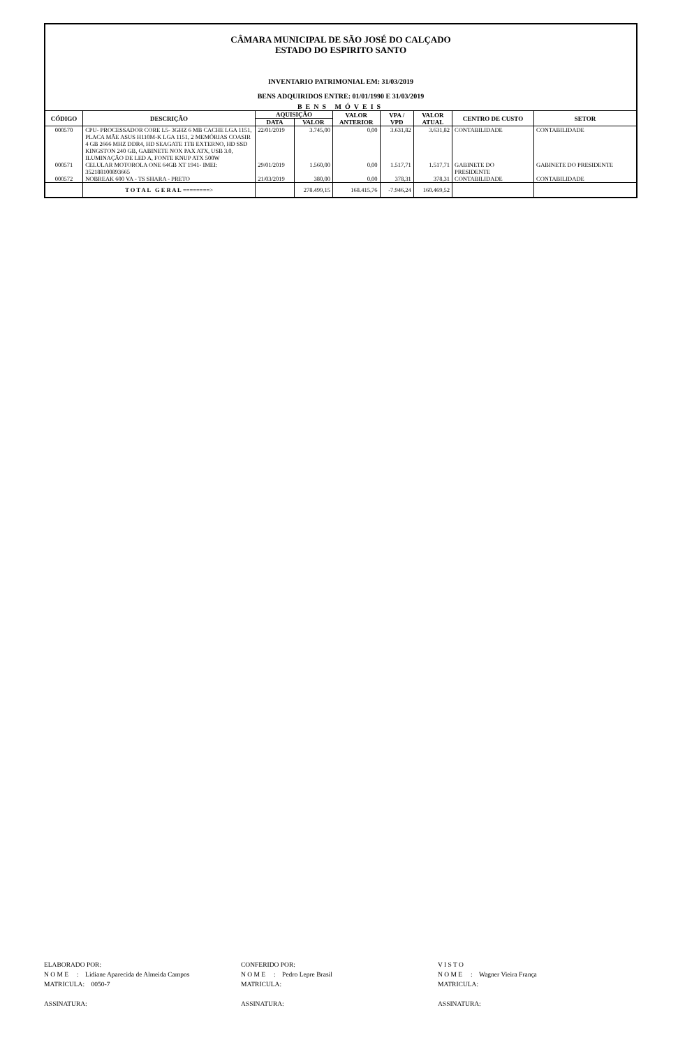CÂMARA MUNICIPAL DE SÃO JOSÉ DO CALÇADO
ESTADO DO ESPIRITO SANTO
INVENTARIO PATRIMONIAL EM: 31/03/2019
BENS ADQUIRIDOS ENTRE: 01/01/1990 E 31/03/2019
BENS MÓVEIS
| CÓDIGO | DESCRIÇÃO | AQUISIÇÃO | | VALOR ANTERIOR | VPA / VPD | VALOR ATUAL | CENTRO DE CUSTO | SETOR |
| --- | --- | --- | --- | --- | --- | --- | --- | --- |
| | | DATA | VALOR | | | | | |
| 000570 | CPU- PROCESSADOR CORE L5- 3GHZ 6 MB CACHE LGA 1151, PLACA MÃE ASUS H110M-K LGA 1151, 2 MEMÓRIAS COASIR 4 GB 2666 MHZ DDR4, HD SEAGATE 1TB EXTERNO, HD SSD KINGSTON 240 GB, GABINETE NOX PAX ATX, USB 3.0, ILUMINAÇÃO DE LED A, FONTE KNUP ATX 500W | 22/01/2019 | 3.745,00 | 0,00 | 3.631,82 | 3.631,82 | CONTABILIDADE | CONTABILIDADE |
| 000571 | CELULAR MOTOROLA ONE 64GB XT 1941- IMEI: 352188100893665 | 29/01/2019 | 1.560,00 | 0,00 | 1.517,71 | 1.517,71 | GABINETE DO PRESIDENTE | GABINETE DO PRESIDENTE |
| 000572 | NOBREAK 600 VA - TS SHARA - PRETO | 21/03/2019 | 380,00 | 0,00 | 378,31 | 378,31 | CONTABILIDADE | CONTABILIDADE |
| | T O T A L G E R A L ========> | | 278.499,15 | 168.415,76 | -7.946,24 | 160.469,52 | | |
ELABORADO POR:
N O M E : Lidiane Aparecida de Almeida Campos
MATRICULA: 0050-7
ASSINATURA:
CONFERIDO POR:
N O M E : Pedro Lepre Brasil
MATRICULA:
ASSINATURA:
V I S T O
N O M E : Wagner Vieira França
MATRICULA:
ASSINATURA: